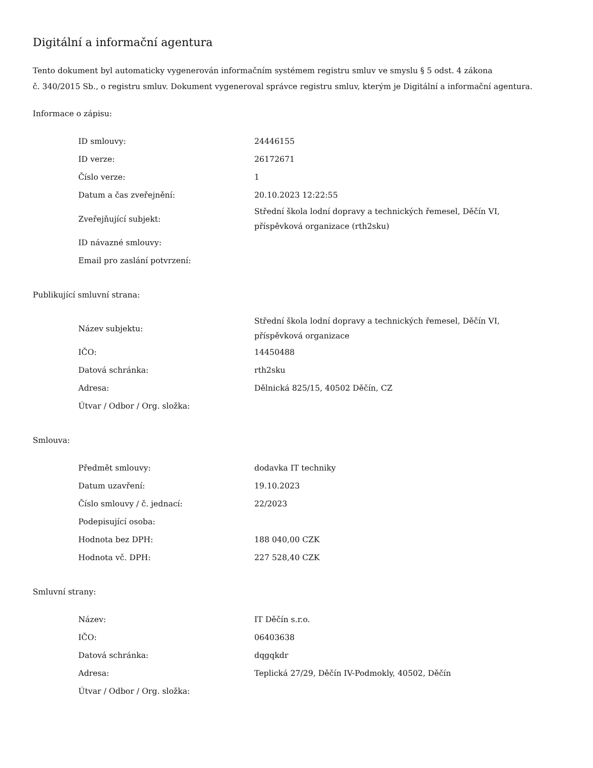Digitální a informační agentura
Tento dokument byl automaticky vygenerován informačním systémem registru smluv ve smyslu § 5 odst. 4 zákona
č. 340/2015 Sb., o registru smluv. Dokument vygeneroval správce registru smluv, kterým je Digitální a informační agentura.
Informace o zápisu:
| ID smlouvy: | 24446155 |
| ID verze: | 26172671 |
| Číslo verze: | 1 |
| Datum a čas zveřejnění: | 20.10.2023 12:22:55 |
| Zveřejňující subjekt: | Střední škola lodní dopravy a technických řemesel, Děčín VI, příspěvková organizace (rth2sku) |
| ID návazné smlouvy: | |
| Email pro zaslání potvrzení: | |
Publikující smluvní strana:
| Název subjektu: | Střední škola lodní dopravy a technických řemesel, Děčín VI, příspěvková organizace |
| IČO: | 14450488 |
| Datová schránka: | rth2sku |
| Adresa: | Dělnická 825/15, 40502 Děčín, CZ |
| Útvar / Odbor / Org. složka: | |
Smlouva:
| Předmět smlouvy: | dodavka IT techniky |
| Datum uzavření: | 19.10.2023 |
| Číslo smlouvy / č. jednací: | 22/2023 |
| Podepisující osoba: | |
| Hodnota bez DPH: | 188 040,00 CZK |
| Hodnota vč. DPH: | 227 528,40 CZK |
Smluvní strany:
| Název: | IT Děčín s.r.o. |
| IČO: | 06403638 |
| Datová schránka: | dqgqkdr |
| Adresa: | Teplická 27/29, Děčín IV-Podmokly, 40502, Děčín |
| Útvar / Odbor / Org. složka: | |